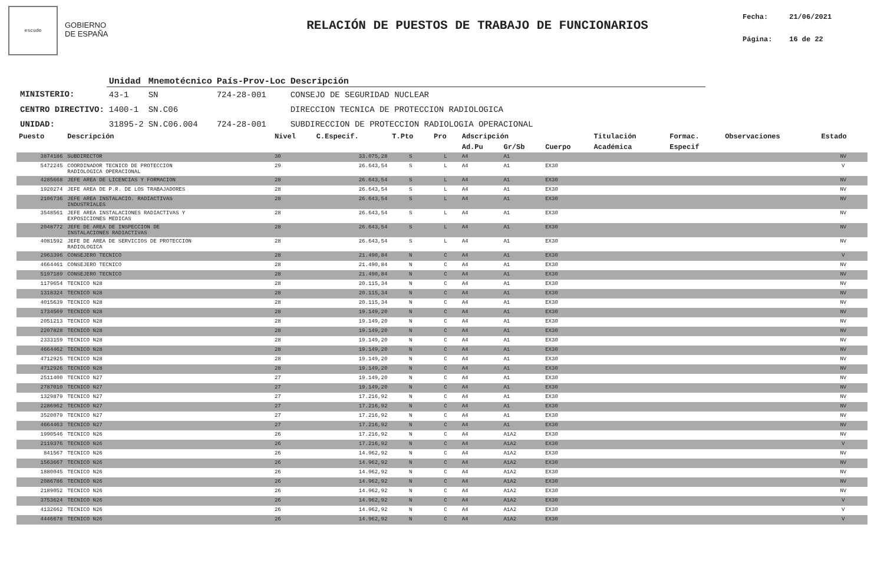escudo
GOBIERNO
DE ESPAÑA
RELACIÓN DE PUESTOS DE TRABAJO DE FUNCIONARIOS
Fecha: 21/06/2021
Página: 16 de 22
| | Unidad | Mnemotécnico | País-Prov-Loc | Descripción |
| --- | --- | --- | --- | --- |
| MINISTERIO: | 43-1 | SN | 724-28-001 | CONSEJO DE SEGURIDAD NUCLEAR |
| CENTRO DIRECTIVO: | 1400-1 | SN.C06 | | DIRECCION TECNICA DE PROTECCION RADIOLOGICA |
| UNIDAD: | 31895-2 | SN.C06.004 | 724-28-001 | SUBDIRECCION DE PROTECCION RADIOLOGIA OPERACIONAL |
| Puesto | Descripción | Nivel | C.Especif. | T.Pto | Pro | Adscripción | | | Titulación | Formac. | Observaciones | Estado |
| --- | --- | --- | --- | --- | --- | --- | --- | --- | --- | --- | --- | --- |
| | | | | | | Ad.Pu | Gr/Sb | Cuerpo | Académica | Especif | | |
| 3874186 | SUBDIRECTOR | 30 | 33.075,28 | S | L | A4 | A1 | | | | | NV |
| 5472245 | COORDINADOR TECNICO DE PROTECCION RADIOLOGICA OPERACIONAL | 29 | 26.643,54 | S | L | A4 | A1 | EX30 | | | | V |
| 4285668 | JEFE AREA DE LICENCIAS Y FORMACION | 28 | 26.643,54 | S | L | A4 | A1 | EX30 | | | | NV |
| 1920274 | JEFE AREA DE P.R. DE LOS TRABAJADORES | 28 | 26.643,54 | S | L | A4 | A1 | EX30 | | | | NV |
| 2106736 | JEFE AREA INSTALACIO. RADIACTIVAS INDUSTRIALES | 28 | 26.643,54 | S | L | A4 | A1 | EX30 | | | | NV |
| 3548561 | JEFE AREA INSTALACIONES RADIACTIVAS Y EXPOSICIONES MEDICAS | 28 | 26.643,54 | S | L | A4 | A1 | EX30 | | | | NV |
| 2048772 | JEFE DE AREA DE INSPECCION DE INSTALACIONES RADIACTIVAS | 28 | 26.643,54 | S | L | A4 | A1 | EX30 | | | | NV |
| 4081592 | JEFE DE AREA DE SERVICIOS DE PROTECCION RADIOLOGICA | 28 | 26.643,54 | S | L | A4 | A1 | EX30 | | | | NV |
| 2963396 | CONSEJERO TECNICO | 28 | 21.490,84 | N | C | A4 | A1 | EX30 | | | | V |
| 4664461 | CONSEJERO TECNICO | 28 | 21.490,84 | N | C | A4 | A1 | EX30 | | | | NV |
| 5197189 | CONSEJERO TECNICO | 28 | 21.490,84 | N | C | A4 | A1 | EX30 | | | | NV |
| 1179654 | TECNICO N28 | 28 | 20.115,34 | N | C | A4 | A1 | EX30 | | | | NV |
| 1318324 | TECNICO N28 | 28 | 20.115,34 | N | C | A4 | A1 | EX30 | | | | NV |
| 4015639 | TECNICO N28 | 28 | 20.115,34 | N | C | A4 | A1 | EX30 | | | | NV |
| 1734569 | TECNICO N28 | 28 | 19.149,20 | N | C | A4 | A1 | EX30 | | | | NV |
| 2051213 | TECNICO N28 | 28 | 19.149,20 | N | C | A4 | A1 | EX30 | | | | NV |
| 2207828 | TECNICO N28 | 28 | 19.149,20 | N | C | A4 | A1 | EX30 | | | | NV |
| 2333159 | TECNICO N28 | 28 | 19.149,20 | N | C | A4 | A1 | EX30 | | | | NV |
| 4664462 | TECNICO N28 | 28 | 19.149,20 | N | C | A4 | A1 | EX30 | | | | NV |
| 4712925 | TECNICO N28 | 28 | 19.149,20 | N | C | A4 | A1 | EX30 | | | | NV |
| 4712926 | TECNICO N28 | 28 | 19.149,20 | N | C | A4 | A1 | EX30 | | | | NV |
| 2511400 | TECNICO N27 | 27 | 19.149,20 | N | C | A4 | A1 | EX30 | | | | NV |
| 2787010 | TECNICO N27 | 27 | 19.149,20 | N | C | A4 | A1 | EX30 | | | | NV |
| 1329879 | TECNICO N27 | 27 | 17.216,92 | N | C | A4 | A1 | EX30 | | | | NV |
| 2286962 | TECNICO N27 | 27 | 17.216,92 | N | C | A4 | A1 | EX30 | | | | NV |
| 3520079 | TECNICO N27 | 27 | 17.216,92 | N | C | A4 | A1 | EX30 | | | | NV |
| 4664463 | TECNICO N27 | 27 | 17.216,92 | N | C | A4 | A1 | EX30 | | | | NV |
| 1990546 | TECNICO N26 | 26 | 17.216,92 | N | C | A4 | A1A2 | EX30 | | | | NV |
| 2119376 | TECNICO N26 | 26 | 17.216,92 | N | C | A4 | A1A2 | EX30 | | | | V |
| 841567 | TECNICO N26 | 26 | 14.962,92 | N | C | A4 | A1A2 | EX30 | | | | NV |
| 1563667 | TECNICO N26 | 26 | 14.962,92 | N | C | A4 | A1A2 | EX30 | | | | NV |
| 1880045 | TECNICO N26 | 26 | 14.962,92 | N | C | A4 | A1A2 | EX30 | | | | NV |
| 2086786 | TECNICO N26 | 26 | 14.962,92 | N | C | A4 | A1A2 | EX30 | | | | NV |
| 2189052 | TECNICO N26 | 26 | 14.962,92 | N | C | A4 | A1A2 | EX30 | | | | NV |
| 3753624 | TECNICO N26 | 26 | 14.962,92 | N | C | A4 | A1A2 | EX30 | | | | V |
| 4132662 | TECNICO N26 | 26 | 14.962,92 | N | C | A4 | A1A2 | EX30 | | | | V |
| 4446678 | TECNICO N26 | 26 | 14.962,92 | N | C | A4 | A1A2 | EX30 | | | | V |